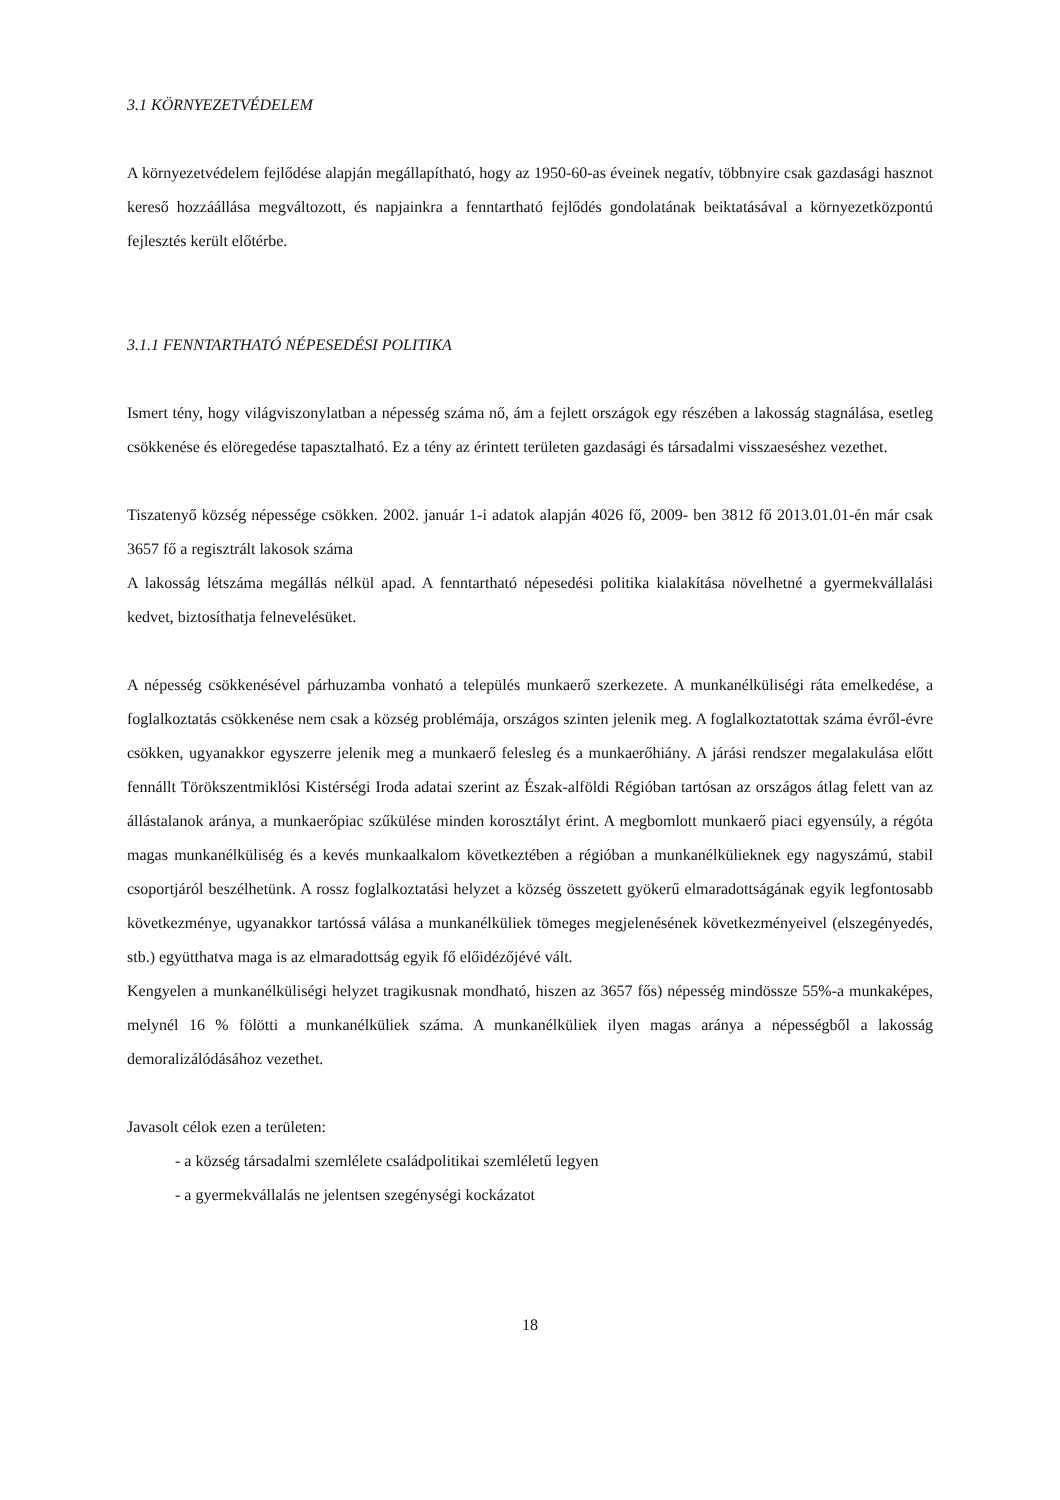3.1 KÖRNYEZETVÉDELEM
A környezetvédelem fejlődése alapján megállapítható, hogy az 1950-60-as éveinek negatív, többnyire csak gazdasági hasznot kereső hozzáállása megváltozott, és napjainkra a fenntartható fejlődés gondolatának beiktatásával a környezetközpontú fejlesztés került előtérbe.
3.1.1 FENNTARTHATÓ NÉPESEDÉSI POLITIKA
Ismert tény, hogy világviszonylatban a népesség száma nő, ám a fejlett országok egy részében a lakosság stagnálása, esetleg csökkenése és elöregedése tapasztalható. Ez a tény az érintett területen gazdasági és társadalmi visszaeséshez vezethet.
Tiszatenyő község népessége csökken. 2002. január 1-i adatok alapján 4026 fő, 2009- ben 3812 fő 2013.01.01-én már csak 3657 fő a regisztrált lakosok száma
A lakosság létszáma megállás nélkül apad. A fenntartható népesedési politika kialakítása növelhetné a gyermekvállalási kedvet, biztosíthatja felnevelésüket.
A népesség csökkenésével párhuzamba vonható a település munkaerő szerkezete. A munkanélküliségi ráta emelkedése, a foglalkoztatás csökkenése nem csak a község problémája, országos szinten jelenik meg. A foglalkoztatottak száma évről-évre csökken, ugyanakkor egyszerre jelenik meg a munkaerő felesleg és a munkaerőhiány. A járási rendszer megalakulása előtt fennállt Törökszentmiklósi Kistérségi Iroda adatai szerint az Észak-alföldi Régióban tartósan az országos átlag felett van az állástalanok aránya, a munkaerőpiac szűkülése minden korosztályt érint. A megbomlott munkaerő piaci egyensúly, a régóta magas munkanélküliség és a kevés munkaalkalom következtében a régióban a munkanélkülieknek egy nagyszámú, stabil csoportjáról beszélhetünk. A rossz foglalkoztatási helyzet a község összetett gyökerű elmaradottságának egyik legfontosabb következménye, ugyanakkor tartóssá válása a munkanélküliek tömeges megjelenésének következményeivel (elszegényedés, stb.) együtthatva maga is az elmaradottság egyik fő előidézőjévé vált.
Kengyelen a munkanélküliségi helyzet tragikusnak mondható, hiszen az 3657 fős) népesség mindössze 55%-a munkaképes, melynél 16 % fölötti a munkanélküliek száma. A munkanélküliek ilyen magas aránya a népességből a lakosság demoralizálódásához vezethet.
Javasolt célok ezen a területen:
- a község társadalmi szemlélete családpolitikai szemléletű legyen
- a gyermekvállalás ne jelentsen szegénységi kockázatot
18